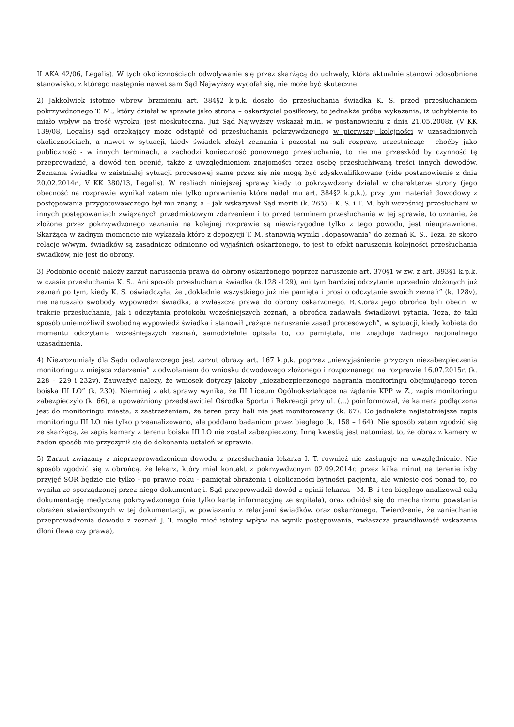II AKA 42/06, Legalis). W tych okolicznościach odwoływanie się przez skarżącą do uchwały, która aktualnie stanowi odosobnione stanowisko, z którego następnie nawet sam Sąd Najwyższy wycofał się, nie może być skuteczne.
2) Jakkolwiek istotnie wbrew brzmieniu art. 384§2 k.p.k. doszło do przesłuchania świadka K. S. przed przesłuchaniem pokrzywdzonego T. M., który działał w sprawie jako strona – oskarżyciel posiłkowy, to jednakże próba wykazania, iż uchybienie to miało wpływ na treść wyroku, jest nieskuteczna. Już Sąd Najwyższy wskazał m.in. w postanowieniu z dnia 21.05.2008r. (V KK 139/08, Legalis) sąd orzekający może odstąpić od przesłuchania pokrzywdzonego w pierwszej kolejności w uzasadnionych okolicznościach, a nawet w sytuacji, kiedy świadek złożył zeznania i pozostał na sali rozpraw, uczestnicząc - choćby jako publiczność - w innych terminach, a zachodzi konieczność ponownego przesłuchania, to nie ma przeszkód by czynność tę przeprowadzić, a dowód ten ocenić, także z uwzględnieniem znajomości przez osobę przesłuchiwaną treści innych dowodów. Zeznania świadka w zaistniałej sytuacji procesowej same przez się nie mogą być zdyskwalifikowane (vide postanowienie z dnia 20.02.2014r., V KK 380/13, Legalis). W realiach niniejszej sprawy kiedy to pokrzywdzony działał w charakterze strony (jego obecność na rozprawie wynikał zatem nie tylko uprawnienia które nadał mu art. 384§2 k.p.k.), przy tym materiał dowodowy z postępowania przygotowawczego był mu znany, a – jak wskazywał Sąd meriti (k. 265) – K. S. i T. M. byli wcześniej przesłuchani w innych postępowaniach związanych przedmiotowym zdarzeniem i to przed terminem przesłuchania w tej sprawie, to uznanie, że złożone przez pokrzywdzonego zeznania na kolejnej rozprawie są niewiarygodne tylko z tego powodu, jest nieuprawnione. Skarżąca w żadnym momencie nie wykazała które z depozycji T. M. stanowią wyniki „dopasowania” do zeznań K. S.. Teza, że skoro relacje w/wym. świadków są zasadniczo odmienne od wyjaśnień oskarżonego, to jest to efekt naruszenia kolejności przesłuchania świadków, nie jest do obrony.
3) Podobnie ocenić należy zarzut naruszenia prawa do obrony oskarżonego poprzez naruszenie art. 370§1 w zw. z art. 393§1 k.p.k. w czasie przesłuchania K. S.. Ani sposób przesłuchania świadka (k.128 -129), ani tym bardziej odczytanie uprzednio złożonych już zeznań po tym, kiedy K. S. oświadczyła, że „dokładnie wszystkiego już nie pamięta i prosi o odczytanie swoich zeznań” (k. 128v), nie naruszało swobody wypowiedzi świadka, a zwłaszcza prawa do obrony oskarżonego. R.K.oraz jego obrońca byli obecni w trakcie przesłuchania, jak i odczytania protokołu wcześniejszych zeznań, a obrońca zadawała świadkowi pytania. Teza, że taki sposób uniemożliwił swobodną wypowiedź świadka i stanowił „rażące naruszenie zasad procesowych”, w sytuacji, kiedy kobieta do momentu odczytania wcześniejszych zeznań, samodzielnie opisała to, co pamiętała, nie znajduje żadnego racjonalnego uzasadnienia.
4) Niezrozumiały dla Sądu odwoławczego jest zarzut obrazy art. 167 k.p.k. poprzez „niewyjaśnienie przyczyn niezabezpieczenia monitoringu z miejsca zdarzenia” z odwołaniem do wniosku dowodowego złożonego i rozpoznanego na rozprawie 16.07.2015r. (k. 228 – 229 i 232v). Zauważyć należy, że wniosek dotyczy jakoby „niezabezpieczonego nagrania monitoringu obejmującego teren boiska III LO” (k. 230). Niemniej z akt sprawy wynika, że III Liceum Ogólnokształcące na żądanie KPP w Z., zapis monitoringu zabezpieczyło (k. 66), a upoważniony przedstawiciel Ośrodka Sportu i Rekreacji przy ul. (...) poinformował, że kamera podłączona jest do monitoringu miasta, z zastrzeżeniem, że teren przy hali nie jest monitorowany (k. 67). Co jednakże najistotniejsze zapis monitoringu III LO nie tylko przeanalizowano, ale poddano badaniom przez biegłego (k. 158 – 164). Nie sposób zatem zgodzić się ze skarżącą, że zapis kamery z terenu boiska III LO nie został zabezpieczony. Inną kwestią jest natomiast to, że obraz z kamery w żaden sposób nie przyczynił się do dokonania ustaleń w sprawie.
5) Zarzut związany z nieprzeprowadzeniem dowodu z przesłuchania lekarza I. T. również nie zasługuje na uwzględnienie. Nie sposób zgodzić się z obrońcą, że lekarz, który miał kontakt z pokrzywdzonym 02.09.2014r. przez kilka minut na terenie izby przyjęć SOR będzie nie tylko - po prawie roku - pamiętał obrażenia i okoliczności bytności pacjenta, ale wniesie coś ponad to, co wynika ze sporządzonej przez niego dokumentacji. Sąd przeprowadził dowód z opinii lekarza - M. B. i ten biegłego analizował całą dokumentację medyczną pokrzywdzonego (nie tylko kartę informacyjną ze szpitala), oraz odniósł się do mechanizmu powstania obrażeń stwierdzonych w tej dokumentacji, w powiazaniu z relacjami świadków oraz oskarżonego. Twierdzenie, że zaniechanie przeprowadzenia dowodu z zeznań J. T. mogło mieć istotny wpływ na wynik postępowania, zwłaszcza prawidłowość wskazania dłoni (lewa czy prawa),